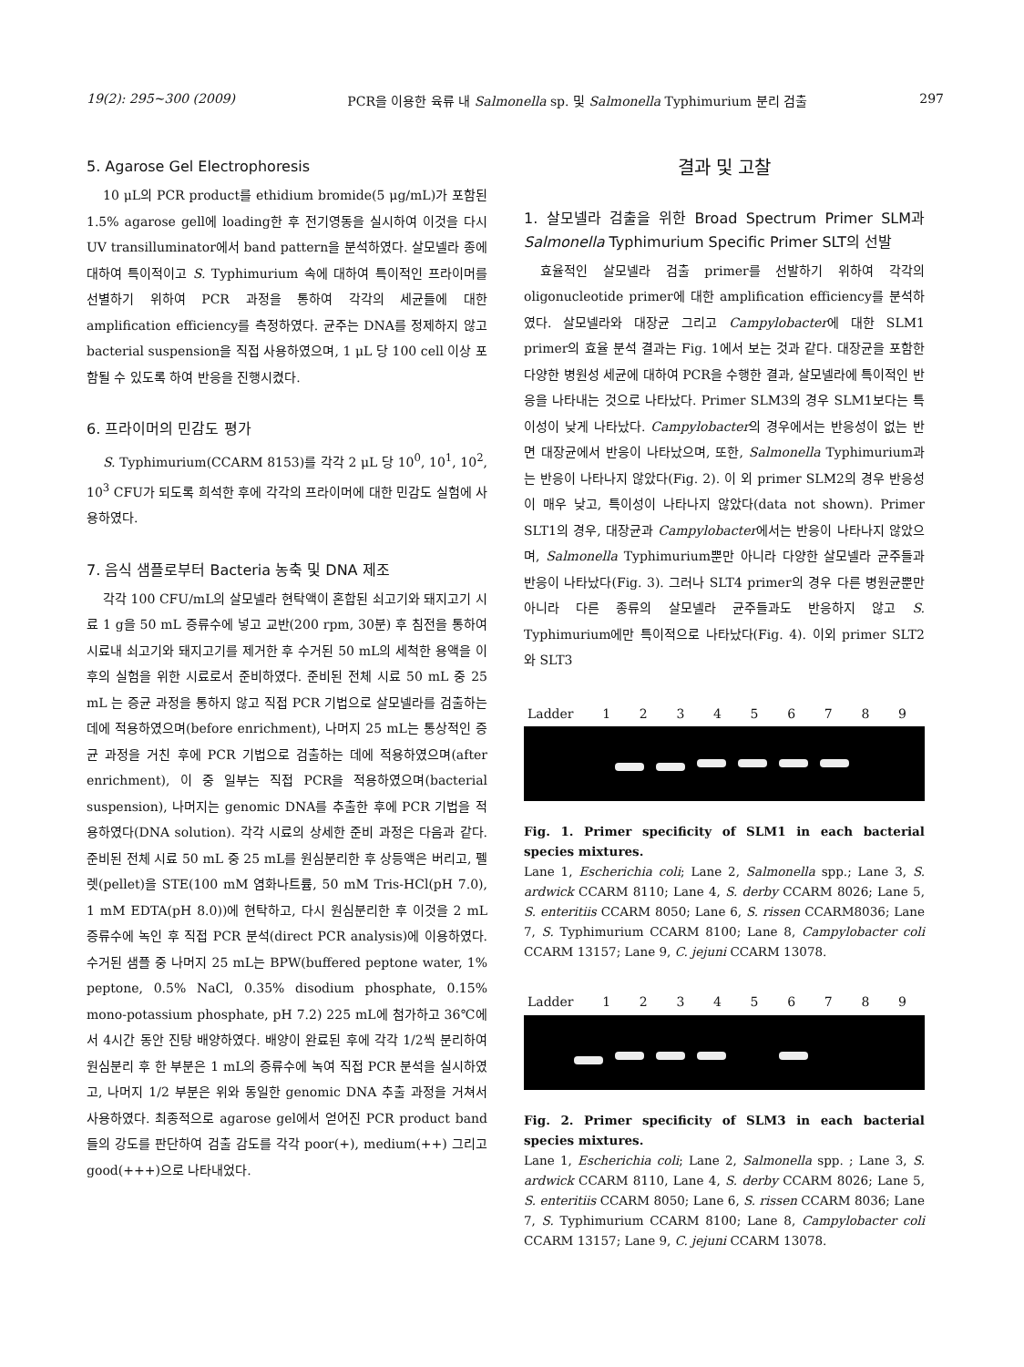19(2): 295~300 (2009) PCR을 이용한 육류 내 Salmonella sp. 및 Salmonella Typhimurium 분리 검출 297
5. Agarose Gel Electrophoresis
10 μL의 PCR product를 ethidium bromide(5 μg/mL)가 포함된 1.5% agarose gell에 loading한 후 전기영동을 실시하여 이것을 다시 UV transilluminator에서 band pattern을 분석하였다. 살모넬라 종에 대하여 특이적이고 S. Typhimurium 속에 대하여 특이적인 프라이머를 선별하기 위하여 PCR 과정을 통하여 각각의 세균들에 대한 amplification efficiency를 측정하였다. 균주는 DNA를 정제하지 않고 bacterial suspension을 직접 사용하였으며, 1 μL 당 100 cell 이상 포함될 수 있도록 하여 반응을 진행시켰다.
6. 프라이머의 민감도 평가
S. Typhimurium(CCARM 8153)를 각각 2 μL 당 10<sup>0</sup>, 10<sup>1</sup>, 10<sup>2</sup>, 10<sup>3</sup> CFU가 되도록 희석한 후에 각각의 프라이머에 대한 민감도 실험에 사용하였다.
7. 음식 샘플로부터 Bacteria 농축 및 DNA 제조
각각 100 CFU/mL의 살모넬라 현탁액이 혼합된 쇠고기와 돼지고기 시료 1 g을 50 mL 증류수에 넣고 교반(200 rpm, 30분) 후 침전을 통하여 시료내 쇠고기와 돼지고기를 제거한 후 수거된 50 mL의 세척한 용액을 이후의 실험을 위한 시료로서 준비하였다. 준비된 전체 시료 50 mL 중 25 mL 는 증균 과정을 통하지 않고 직접 PCR 기법으로 살모넬라를 검출하는 데에 적용하였으며(before enrichment), 나머지 25 mL는 통상적인 증균 과정을 거친 후에 PCR 기법으로 검출하는 데에 적용하였으며(after enrichment), 이 중 일부는 직접 PCR을 적용하였으며(bacterial suspension), 나머지는 genomic DNA를 추출한 후에 PCR 기법을 적용하였다(DNA solution). 각각 시료의 상세한 준비 과정은 다음과 같다. 준비된 전체 시료 50 mL 중 25 mL를 원심분리한 후 상등액은 버리고, 펠렛(pellet)을 STE(100 mM 염화나트륨, 50 mM Tris-HCl(pH 7.0), 1 mM EDTA(pH 8.0))에 현탁하고, 다시 원심분리한 후 이것을 2 mL 증류수에 녹인 후 직접 PCR 분석(direct PCR analysis)에 이용하였다. 수거된 샘플 중 나머지 25 mL는 BPW(buffered peptone water, 1% peptone, 0.5% NaCl, 0.35% disodium phosphate, 0.15% mono-potassium phosphate, pH 7.2) 225 mL에 첨가하고 36℃에서 4시간 동안 진탕 배양하였다. 배양이 완료된 후에 각각 1/2씩 분리하여 원심분리 후 한 부분은 1 mL의 증류수에 녹여 직접 PCR 분석을 실시하였고, 나머지 1/2 부분은 위와 동일한 genomic DNA 추출 과정을 거쳐서 사용하였다. 최종적으로 agarose gel에서 얻어진 PCR product band들의 강도를 판단하여 검출 감도를 각각 poor(+), medium(++) 그리고 good(+++)으로 나타내었다.
결과 및 고찰
1. 살모넬라 검출을 위한 Broad Spectrum Primer SLM과 Salmonella Typhimurium Specific Primer SLT의 선발
효율적인 살모넬라 검출 primer를 선발하기 위하여 각각의 oligonucleotide primer에 대한 amplification efficiency를 분석하였다. 살모넬라와 대장균 그리고 Campylobacter에 대한 SLM1 primer의 효율 분석 결과는 Fig. 1에서 보는 것과 같다. 대장균을 포함한 다양한 병원성 세균에 대하여 PCR을 수행한 결과, 살모넬라에 특이적인 반응을 나타내는 것으로 나타났다. Primer SLM3의 경우 SLM1보다는 특이성이 낮게 나타났다. Campylobacter의 경우에서는 반응성이 없는 반면 대장균에서 반응이 나타났으며, 또한, Salmonella Typhimurium과는 반응이 나타나지 않았다(Fig. 2). 이 외 primer SLM2의 경우 반응성이 매우 낮고, 특이성이 나타나지 않았다(data not shown). Primer SLT1의 경우, 대장균과 Campylobacter에서는 반응이 나타나지 않았으며, Salmonella Typhimurium뿐만 아니라 다양한 살모넬라 균주들과 반응이 나타났다(Fig. 3). 그러나 SLT4 primer의 경우 다른 병원균뿐만 아니라 다른 종류의 살모넬라 균주들과도 반응하지 않고 S. Typhimurium에만 특이적으로 나타났다(Fig. 4). 이외 primer SLT2와 SLT3
Ladder 123456789
Fig. 1. Primer specificity of SLM1 in each bacterial species mixtures.
Lane 1, Escherichia coli; Lane 2, Salmonella spp.; Lane 3, S. ardwick CCARM 8110; Lane 4, S. derby CCARM 8026; Lane 5, S. enteritiis CCARM 8050; Lane 6, S. rissen CCARM8036; Lane 7, S. Typhimurium CCARM 8100; Lane 8, Campylobacter coli CCARM 13157; Lane 9, C. jejuni CCARM 13078.
Ladder 123456789
Fig. 2. Primer specificity of SLM3 in each bacterial species mixtures.
Lane 1, Escherichia coli; Lane 2, Salmonella spp. ; Lane 3, S. ardwick CCARM 8110, Lane 4, S. derby CCARM 8026; Lane 5, S. enteritiis CCARM 8050; Lane 6, S. rissen CCARM 8036; Lane 7, S. Typhimurium CCARM 8100; Lane 8, Campylobacter coli CCARM 13157; Lane 9, C. jejuni CCARM 13078.